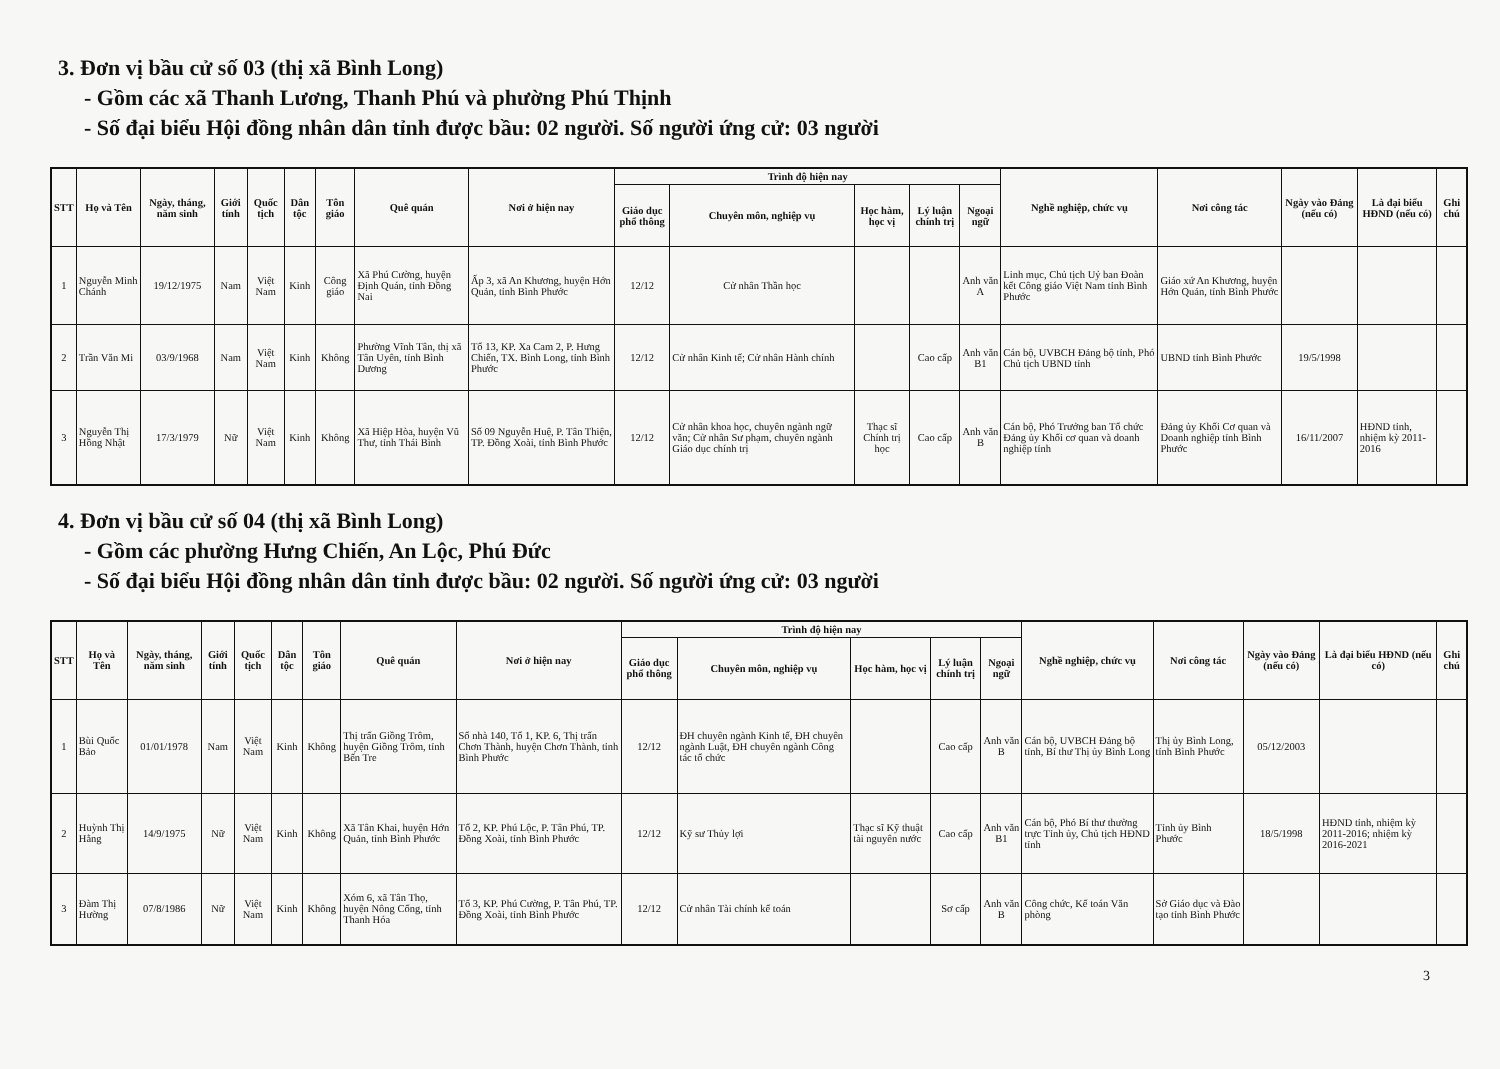3. Đơn vị bầu cử số 03 (thị xã Bình Long)
- Gồm các xã Thanh Lương, Thanh Phú và phường Phú Thịnh
- Số đại biểu Hội đồng nhân dân tỉnh được bầu: 02 người. Số người ứng cử: 03 người
| STT | Họ và Tên | Ngày, tháng, năm sinh | Giới tính | Quốc tịch | Dân tộc | Tôn giáo | Quê quán | Nơi ở hiện nay | Trình độ hiện nay | | | | | Nghề nghiệp, chức vụ | Nơi công tác | Ngày vào Đảng (nếu có) | Là đại biểu HĐND (nếu có) | Ghi chú |
| --- | --- | --- | --- | --- | --- | --- | --- | --- | --- | --- | --- | --- | --- | --- | --- | --- | --- | --- |
| | | | | | | | | | Giáo dục phổ thông | Chuyên môn, nghiệp vụ | Học hàm, học vị | Lý luận chính trị | Ngoại ngữ | | | | | |
| 1 | Nguyễn Minh Chánh | 19/12/1975 | Nam | Việt Nam | Kinh | Công giáo | Xã Phú Cường, huyện Định Quán, tỉnh Đồng Nai | Ấp 3, xã An Khương, huyện Hớn Quản, tỉnh Bình Phước | 12/12 | Cử nhân Thần học | | | Anh văn A | Linh mục, Chủ tịch Uỷ ban Đoàn kết Công giáo Việt Nam tỉnh Bình Phước | Giáo xứ An Khương, huyện Hớn Quản, tỉnh Bình Phước | | | |
| 2 | Trần Văn Mi | 03/9/1968 | Nam | Việt Nam | Kinh | Không | Phường Vĩnh Tân, thị xã Tân Uyên, tỉnh Bình Dương | Tổ 13, KP. Xa Cam 2, P. Hưng Chiến, TX. Bình Long, tỉnh Bình Phước | 12/12 | Cử nhân Kinh tế; Cử nhân Hành chính | | Cao cấp | Anh văn B1 | Cán bộ, UVBCH Đảng bộ tỉnh, Phó Chủ tịch UBND tỉnh | UBND tỉnh Bình Phước | 19/5/1998 | | |
| 3 | Nguyễn Thị Hồng Nhật | 17/3/1979 | Nữ | Việt Nam | Kinh | Không | Xã Hiệp Hòa, huyện Vũ Thư, tỉnh Thái Bình | Số 09 Nguyễn Huệ, P. Tân Thiện, TP. Đồng Xoài, tỉnh Bình Phước | 12/12 | Cử nhân khoa học, chuyên ngành ngữ văn; Cử nhân Sư phạm, chuyên ngành Giáo dục chính trị | Thạc sĩ Chính trị học | Cao cấp | Anh văn B | Cán bộ, Phó Trưởng ban Tổ chức Đảng ủy Khối cơ quan và doanh nghiệp tỉnh | Đảng ủy Khối Cơ quan và Doanh nghiệp tỉnh Bình Phước | 16/11/2007 | HĐND tỉnh, nhiệm kỳ 2011-2016 | |
4. Đơn vị bầu cử số 04 (thị xã Bình Long)
- Gồm các phường Hưng Chiến, An Lộc, Phú Đức
- Số đại biểu Hội đồng nhân dân tỉnh được bầu: 02 người. Số người ứng cử: 03 người
| STT | Họ và Tên | Ngày, tháng, năm sinh | Giới tính | Quốc tịch | Dân tộc | Tôn giáo | Quê quán | Nơi ở hiện nay | Trình độ hiện nay | | | | | Nghề nghiệp, chức vụ | Nơi công tác | Ngày vào Đảng (nếu có) | Là đại biểu HĐND (nếu có) | Ghi chú |
| --- | --- | --- | --- | --- | --- | --- | --- | --- | --- | --- | --- | --- | --- | --- | --- | --- | --- | --- |
| | | | | | | | | | Giáo dục phổ thông | Chuyên môn, nghiệp vụ | Học hàm, học vị | Lý luận chính trị | Ngoại ngữ | | | | | |
| 1 | Bùi Quốc Bảo | 01/01/1978 | Nam | Việt Nam | Kinh | Không | Thị trấn Giồng Trôm, huyện Giồng Trôm, tỉnh Bến Tre | Số nhà 140, Tổ 1, KP. 6, Thị trấn Chơn Thành, huyện Chơn Thành, tỉnh Bình Phước | 12/12 | ĐH chuyên ngành Kinh tế, ĐH chuyên ngành Luật, ĐH chuyên ngành Công tác tổ chức | | Cao cấp | Anh văn B | Cán bộ, UVBCH Đảng bộ tỉnh, Bí thư Thị ủy Bình Long | Thị ủy Bình Long, tỉnh Bình Phước | 05/12/2003 | | |
| 2 | Huỳnh Thị Hằng | 14/9/1975 | Nữ | Việt Nam | Kinh | Không | Xã Tân Khai, huyện Hớn Quản, tỉnh Bình Phước | Tổ 2, KP. Phú Lộc, P. Tân Phú, TP. Đồng Xoài, tỉnh Bình Phước | 12/12 | Kỹ sư Thủy lợi | Thạc sĩ Kỹ thuật tài nguyên nước | Cao cấp | Anh văn B1 | Cán bộ, Phó Bí thư thường trực Tỉnh ủy, Chủ tịch HĐND tỉnh | Tỉnh ủy Bình Phước | 18/5/1998 | HĐND tỉnh, nhiệm kỳ 2011-2016; nhiệm kỳ 2016-2021 | |
| 3 | Đàm Thị Hường | 07/8/1986 | Nữ | Việt Nam | Kinh | Không | Xóm 6, xã Tân Thọ, huyện Nông Cống, tỉnh Thanh Hóa | Tổ 3, KP. Phú Cường, P. Tân Phú, TP. Đồng Xoài, tỉnh Bình Phước | 12/12 | Cử nhân Tài chính kế toán | | Sơ cấp | Anh văn B | Công chức, Kế toán Văn phòng | Sở Giáo dục và Đào tạo tỉnh Bình Phước | | | |
3